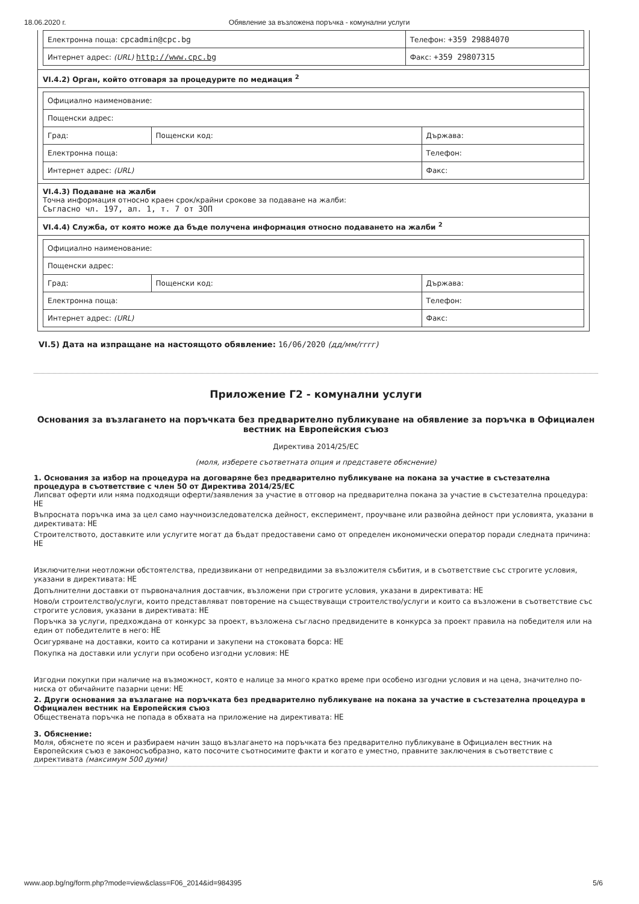18.06.2020 г. Обявление за възложена поръчка - комунални услуги
| Електронна поща: cpcadmin@cpc.bg | Телефон: +359 29884070 |
| Интернет адрес: (URL) http://www.cpc.bg | Факс: +359 29807315 |
VI.4.2) Орган, който отговаря за процедурите по медиация <sup>2</sup>
| Официално наименование: | | |
| Пощенски адрес: | | |
| Град: | Пощенски код: | Държава: |
| Електронна поща: | | Телефон: |
| Интернет адрес: (URL) | | Факс: |
VI.4.3) Подаване на жалби
Точна информация относно краен срок/крайни срокове за подаване на жалби:
Съгласно чл. 197, ал. 1, т. 7 от ЗОП
VI.4.4) Служба, от която може да бъде получена информация относно подаването на жалби <sup>2</sup>
| Официално наименование: | | |
| Пощенски адрес: | | |
| Град: | Пощенски код: | Държава: |
| Електронна поща: | | Телефон: |
| Интернет адрес: (URL) | | Факс: |
VI.5) Дата на изпращане на настоящото обявление: 16/06/2020 (дд/мм/гггг)
Приложение Г2 - комунални услуги
Основания за възлагането на поръчката без предварително публикуване на обявление за поръчка в Официален вестник на Европейския съюз
Директива 2014/25/ЕС
(моля, изберете съответната опция и представете обяснение)
1. Основания за избор на процедура на договаряне без предварително публикуване на покана за участие в състезателна процедура в съответствие с член 50 от Директива 2014/25/ЕС
Липсват оферти или няма подходящи оферти/заявления за участие в отговор на предварителна покана за участие в състезателна процедура: НЕ
Въпросната поръчка има за цел само научноизследователска дейност, експеримент, проучване или развойна дейност при условията, указани в директивата: НЕ
Строителството, доставките или услугите могат да бъдат предоставени само от определен икономически оператор поради следната причина: НЕ
Изключителни неотложни обстоятелства, предизвикани от непредвидими за възложителя събития, и в съответствие със строгите условия, указани в директивата: НЕ
Допълнителни доставки от първоначалния доставчик, възложени при строгите условия, указани в директивата: НЕ
Ново/и строителство/услуги, които представляват повторение на съществуващи строителство/услуги и които са възложени в съответствие със строгите условия, указани в директивата: НЕ
Поръчка за услуги, предхождана от конкурс за проект, възложена съгласно предвидените в конкурса за проект правила на победителя или на един от победителите в него: НЕ
Осигуряване на доставки, които са котирани и закупени на стоковата борса: НЕ
Покупка на доставки или услуги при особено изгодни условия: НЕ
Изгодни покупки при наличие на възможност, която е налице за много кратко време при особено изгодни условия и на цена, значително по-ниска от обичайните пазарни цени: НЕ
2. Други основания за възлагане на поръчката без предварително публикуване на покана за участие в състезателна процедура в Официален вестник на Европейския съюз
Обществената поръчка не попада в обхвата на приложение на директивата: НЕ
3. Обяснение:
Моля, обяснете по ясен и разбираем начин защо възлагането на поръчката без предварително публикуване в Официален вестник на Европейския съюз е законосъобразно, като посочите съотносимите факти и когато е уместно, правните заключения в съответствие с директивата (максимум 500 думи)
www.aop.bg/ng/form.php?mode=view&class=F06_2014&id=984395 5/6